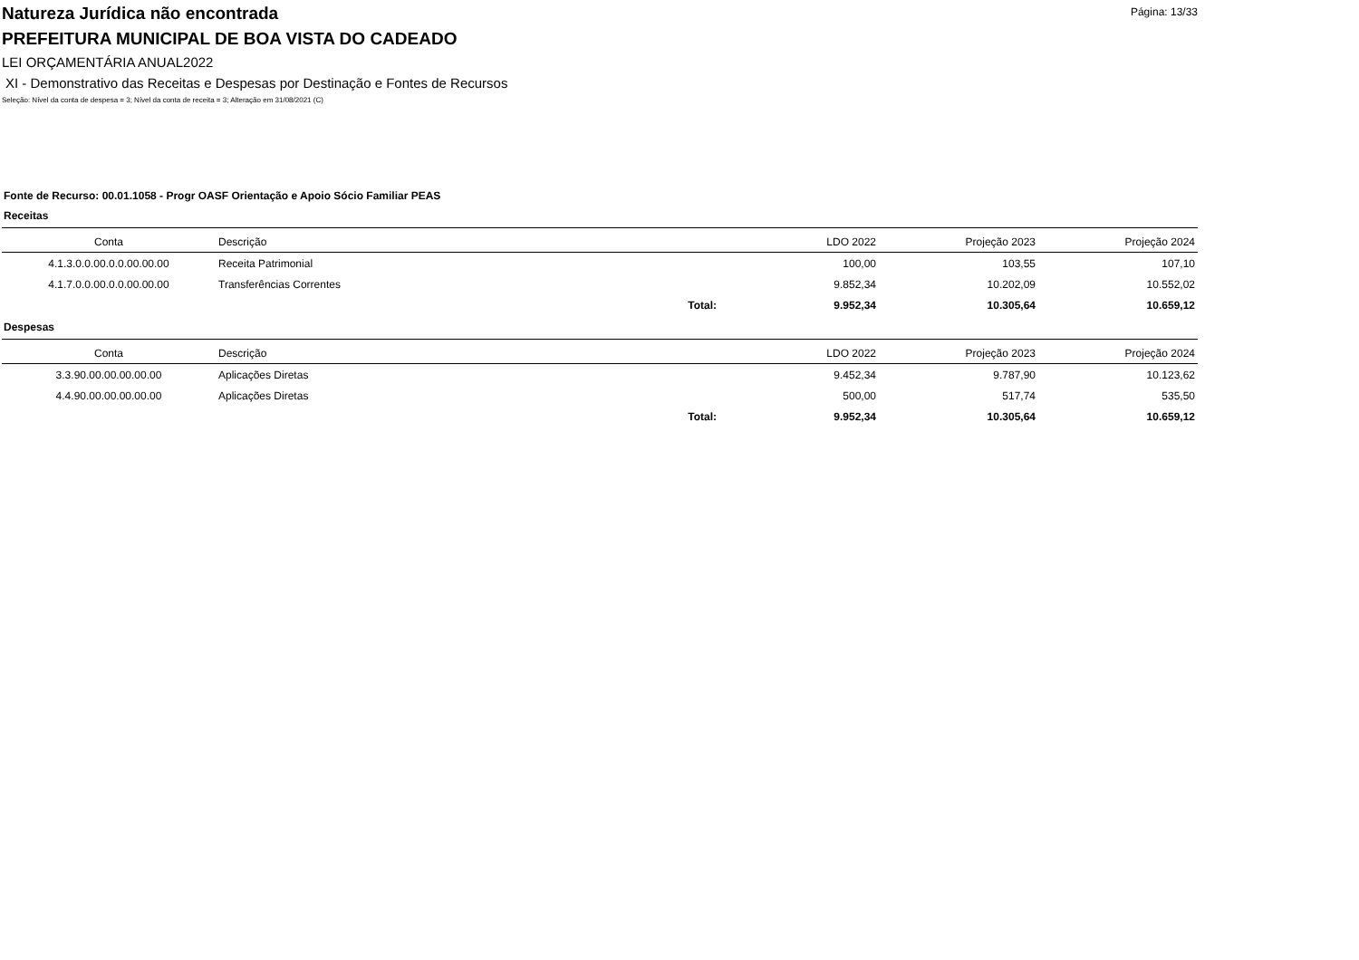Página: 13/33
Natureza Jurídica não encontrada
PREFEITURA MUNICIPAL DE BOA VISTA DO CADEADO
LEI ORÇAMENTÁRIA ANUAL2022
XI - Demonstrativo das Receitas e Despesas por Destinação e Fontes de Recursos
Seleção: Nível da conta de despesa = 3; Nível da conta de receita = 3; Alteração em 31/08/2021 (C)
Fonte de Recurso: 00.01.1058 - Progr OASF Orientação e Apoio Sócio Familiar PEAS
Receitas
| Conta | Descrição | | LDO 2022 | Projeção 2023 | Projeção 2024 |
| --- | --- | --- | --- | --- | --- |
| 4.1.3.0.0.00.0.0.00.00.00 | Receita Patrimonial | | 100,00 | 103,55 | 107,10 |
| 4.1.7.0.0.00.0.0.00.00.00 | Transferências Correntes | | 9.852,34 | 10.202,09 | 10.552,02 |
| | | Total: | 9.952,34 | 10.305,64 | 10.659,12 |
Despesas
| Conta | Descrição | | LDO 2022 | Projeção 2023 | Projeção 2024 |
| --- | --- | --- | --- | --- | --- |
| 3.3.90.00.00.00.00.00 | Aplicações Diretas | | 9.452,34 | 9.787,90 | 10.123,62 |
| 4.4.90.00.00.00.00.00 | Aplicações Diretas | | 500,00 | 517,74 | 535,50 |
| | | Total: | 9.952,34 | 10.305,64 | 10.659,12 |